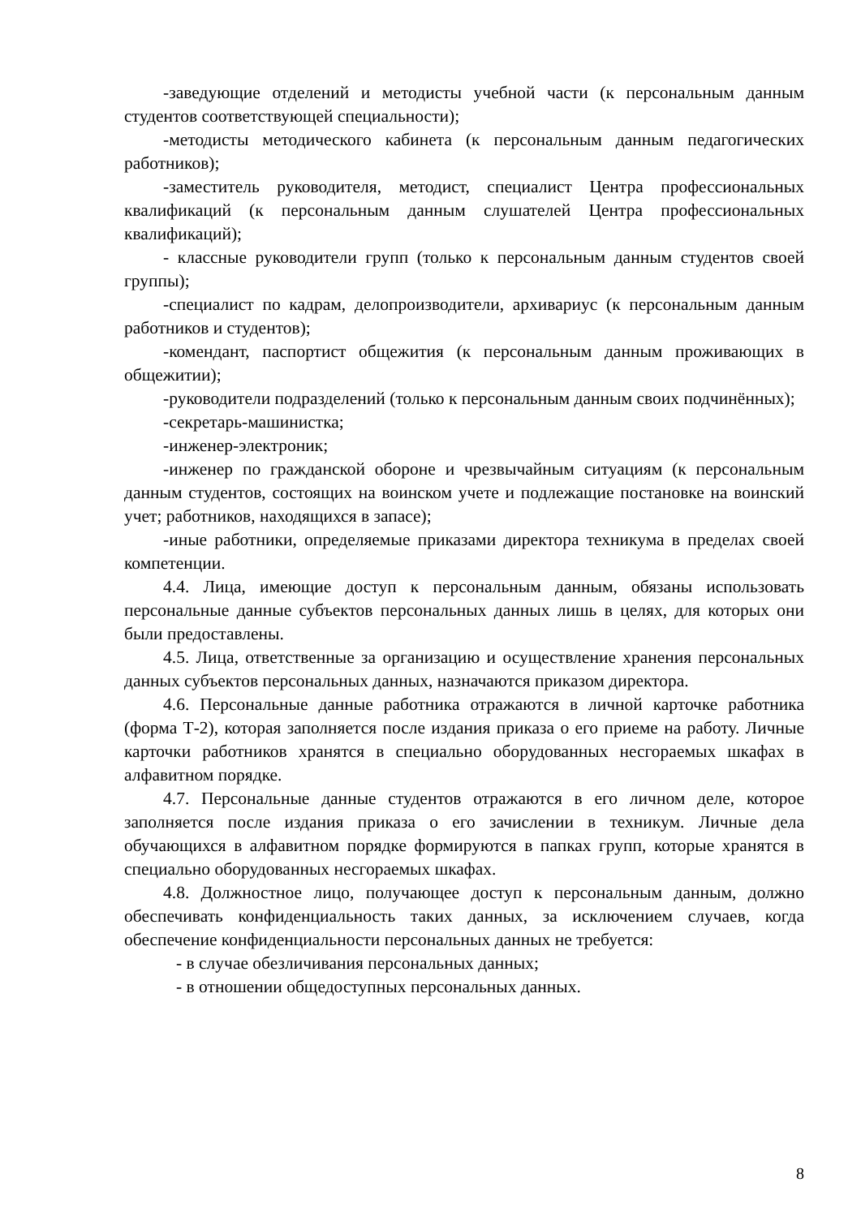-заведующие отделений и методисты учебной части (к персональным данным студентов соответствующей специальности);
-методисты методического кабинета (к персональным данным педагогических работников);
-заместитель руководителя, методист, специалист Центра профессиональных квалификаций (к персональным данным слушателей Центра профессиональных квалификаций);
- классные руководители групп (только к персональным данным студентов своей группы);
-специалист по кадрам, делопроизводители, архивариус (к персональным данным работников и студентов);
-комендант, паспортист общежития (к персональным данным проживающих в общежитии);
-руководители подразделений (только к персональным данным своих подчинённых);
-секретарь-машинистка;
-инженер-электроник;
-инженер по гражданской обороне и чрезвычайным ситуациям (к персональным данным студентов, состоящих на воинском учете и подлежащие постановке на воинский учет; работников, находящихся в запасе);
-иные работники, определяемые приказами директора техникума в пределах своей компетенции.
4.4. Лица, имеющие доступ к персональным данным, обязаны использовать персональные данные субъектов персональных данных лишь в целях, для которых они были предоставлены.
4.5. Лица, ответственные за организацию и осуществление хранения персональных данных субъектов персональных данных, назначаются приказом директора.
4.6. Персональные данные работника отражаются в личной карточке работника (форма Т-2), которая заполняется после издания приказа о его приеме на работу. Личные карточки работников хранятся в специально оборудованных несгораемых шкафах в алфавитном порядке.
4.7. Персональные данные студентов отражаются в его личном деле, которое заполняется после издания приказа о его зачислении в техникум. Личные дела обучающихся в алфавитном порядке формируются в папках групп, которые хранятся в специально оборудованных несгораемых шкафах.
4.8. Должностное лицо, получающее доступ к персональным данным, должно обеспечивать конфиденциальность таких данных, за исключением случаев, когда обеспечение конфиденциальности персональных данных не требуется:
- в случае обезличивания персональных данных;
- в отношении общедоступных персональных данных.
8